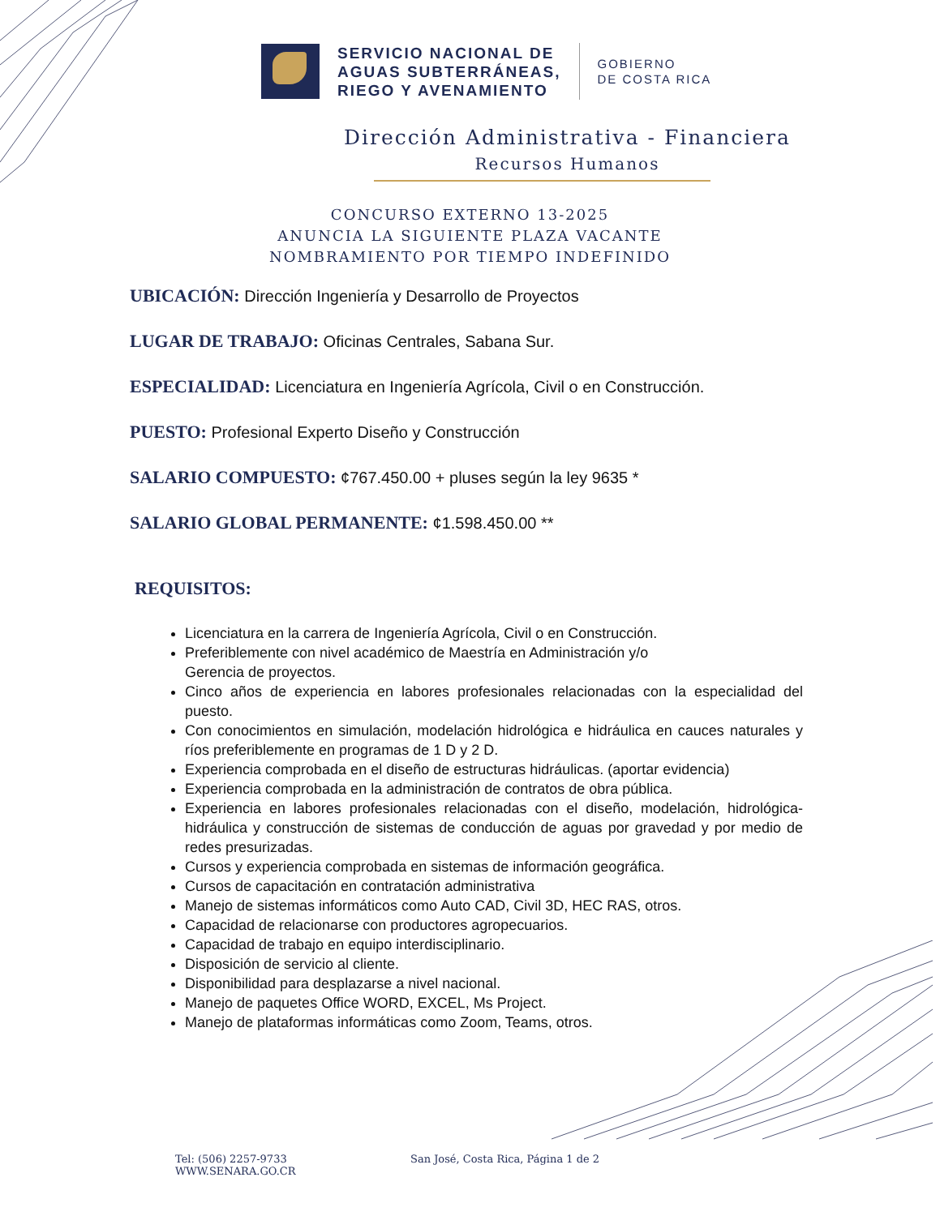SERVICIO NACIONAL DE
AGUAS SUBTERRÁNEAS,
RIEGO Y AVENAMIENTO
GOBIERNO
DE COSTA RICA
Dirección Administrativa - Financiera
Recursos Humanos
CONCURSO EXTERNO 13-2025
ANUNCIA LA SIGUIENTE PLAZA VACANTE
NOMBRAMIENTO POR TIEMPO INDEFINIDO
UBICACIÓN: Dirección Ingeniería y Desarrollo de Proyectos
LUGAR DE TRABAJO: Oficinas Centrales, Sabana Sur.
ESPECIALIDAD: Licenciatura en Ingeniería Agrícola, Civil o en Construcción.
PUESTO: Profesional Experto Diseño y Construcción
SALARIO COMPUESTO: ¢767.450.00 + pluses según la ley 9635 *
SALARIO GLOBAL PERMANENTE: ¢1.598.450.00 **
REQUISITOS:
Licenciatura en la carrera de Ingeniería Agrícola, Civil o en Construcción.
Preferiblemente con nivel académico de Maestría en Administración y/o
Gerencia de proyectos.
Cinco años de experiencia en labores profesionales relacionadas con la especialidad del puesto.
Con conocimientos en simulación, modelación hidrológica e hidráulica en cauces naturales y ríos preferiblemente en programas de 1 D y 2 D.
Experiencia comprobada en el diseño de estructuras hidráulicas. (aportar evidencia)
Experiencia comprobada en la administración de contratos de obra pública.
Experiencia en labores profesionales relacionadas con el diseño, modelación, hidrológica-hidráulica y construcción de sistemas de conducción de aguas por gravedad y por medio de redes presurizadas.
Cursos y experiencia comprobada en sistemas de información geográfica.
Cursos de capacitación en contratación administrativa
Manejo de sistemas informáticos como Auto CAD, Civil 3D, HEC RAS, otros.
Capacidad de relacionarse con productores agropecuarios.
Capacidad de trabajo en equipo interdisciplinario.
Disposición de servicio al cliente.
Disponibilidad para desplazarse a nivel nacional.
Manejo de paquetes Office WORD, EXCEL, Ms Project.
Manejo de plataformas informáticas como Zoom, Teams, otros.
Tel: (506) 2257-9733
WWW.SENARA.GO.CR
San José, Costa Rica, Página 1 de 2